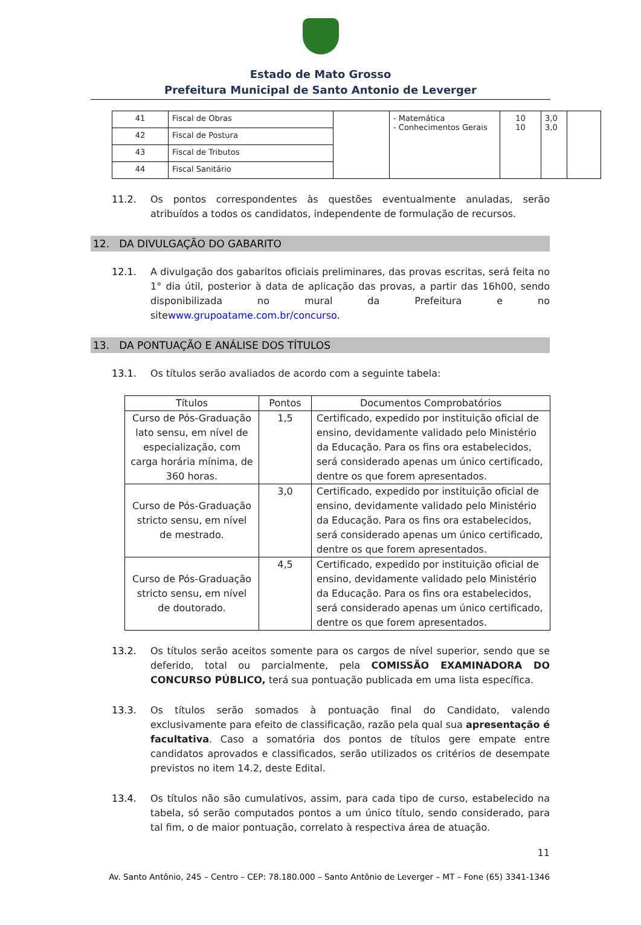Estado de Mato Grosso
Prefeitura Municipal de Santo Antonio de Leverger
| 41 | Fiscal de Obras | | - Matemática - Conhecimentos Gerais | 10 10 | 3,0 3,0 | |
| 42 | Fiscal de Postura | | | | | |
| 43 | Fiscal de Tributos | | | | | |
| 44 | Fiscal Sanitário | | | | | |
11.2. Os pontos correspondentes às questões eventualmente anuladas, serão atribuídos a todos os candidatos, independente de formulação de recursos.
12. DA DIVULGAÇÃO DO GABARITO
12.1. A divulgação dos gabaritos oficiais preliminares, das provas escritas, será feita no 1° dia útil, posterior à data de aplicação das provas, a partir das 16h00, sendo disponibilizada no mural da Prefeitura e no sitewww.grupoatame.com.br/concurso.
13. DA PONTUAÇÃO E ANÁLISE DOS TÍTULOS
13.1. Os títulos serão avaliados de acordo com a seguinte tabela:
| Títulos | Pontos | Documentos Comprobatórios |
| --- | --- | --- |
| Curso de Pós-Graduação lato sensu, em nível de especialização, com carga horária mínima, de 360 horas. | 1,5 | Certificado, expedido por instituição oficial de ensino, devidamente validado pelo Ministério da Educação. Para os fins ora estabelecidos, será considerado apenas um único certificado, dentre os que forem apresentados. |
| Curso de Pós-Graduação stricto sensu, em nível de mestrado. | 3,0 | Certificado, expedido por instituição oficial de ensino, devidamente validado pelo Ministério da Educação. Para os fins ora estabelecidos, será considerado apenas um único certificado, dentre os que forem apresentados. |
| Curso de Pós-Graduação stricto sensu, em nível de doutorado. | 4,5 | Certificado, expedido por instituição oficial de ensino, devidamente validado pelo Ministério da Educação. Para os fins ora estabelecidos, será considerado apenas um único certificado, dentre os que forem apresentados. |
13.2. Os títulos serão aceitos somente para os cargos de nível superior, sendo que se deferido, total ou parcialmente, pela COMISSÃO EXAMINADORA DO CONCURSO PÚBLICO, terá sua pontuação publicada em uma lista específica.
13.3. Os títulos serão somados à pontuação final do Candidato, valendo exclusivamente para efeito de classificação, razão pela qual sua apresentação é facultativa. Caso a somatória dos pontos de títulos gere empate entre candidatos aprovados e classificados, serão utilizados os critérios de desempate previstos no item 14.2, deste Edital.
13.4. Os títulos não são cumulativos, assim, para cada tipo de curso, estabelecido na tabela, só serão computados pontos a um único título, sendo considerado, para tal fim, o de maior pontuação, correlato à respectiva área de atuação.
11
Av. Santo Antônio, 245 – Centro – CEP: 78.180.000 – Santo Antônio de Leverger – MT – Fone (65) 3341-1346